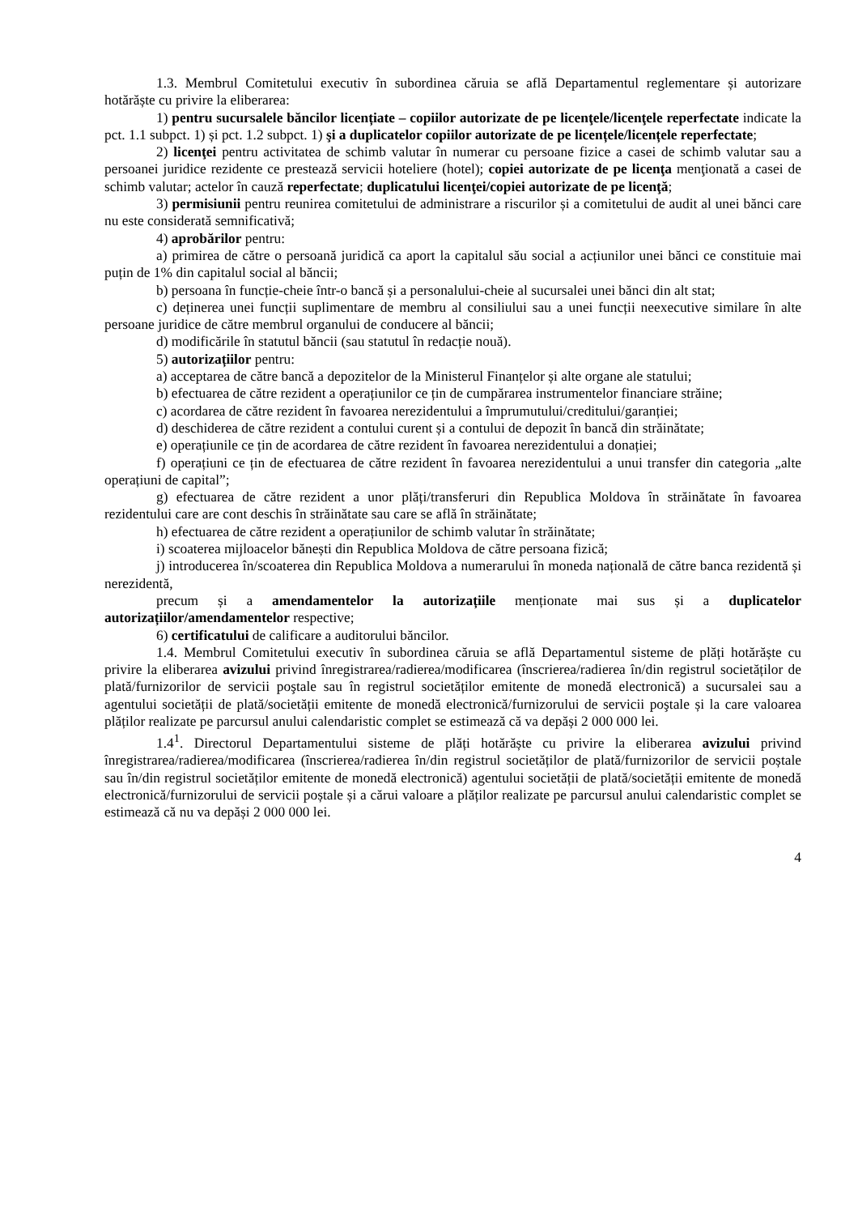1.3. Membrul Comitetului executiv în subordinea căruia se află Departamentul reglementare și autorizare hotărăște cu privire la eliberarea:
1) pentru sucursalele băncilor licențiate – copiilor autorizate de pe licenţele/licenţele reperfectate indicate la pct. 1.1 subpct. 1) și pct. 1.2 subpct. 1) şi a duplicatelor copiilor autorizate de pe licențele/licențele reperfectate;
2) licenţei pentru activitatea de schimb valutar în numerar cu persoane fizice a casei de schimb valutar sau a persoanei juridice rezidente ce prestează servicii hoteliere (hotel); copiei autorizate de pe licenţa menţionată a casei de schimb valutar; actelor în cauză reperfectate; duplicatului licenţei/copiei autorizate de pe licenţă;
3) permisiunii pentru reunirea comitetului de administrare a riscurilor și a comitetului de audit al unei bănci care nu este considerată semnificativă;
4) aprobărilor pentru:
a) primirea de către o persoană juridică ca aport la capitalul său social a acțiunilor unei bănci ce constituie mai puțin de 1% din capitalul social al băncii;
b) persoana în funcție-cheie într-o bancă și a personalului-cheie al sucursalei unei bănci din alt stat;
c) deținerea unei funcții suplimentare de membru al consiliului sau a unei funcții neexecutive similare în alte persoane juridice de către membrul organului de conducere al băncii;
d) modificările în statutul băncii (sau statutul în redacție nouă).
5) autorizațiilor pentru:
a) acceptarea de către bancă a depozitelor de la Ministerul Finanțelor și alte organe ale statului;
b) efectuarea de către rezident a operațiunilor ce țin de cumpărarea instrumentelor financiare străine;
c) acordarea de către rezident în favoarea nerezidentului a împrumutului/creditului/garanției;
d) deschiderea de către rezident a contului curent și a contului de depozit în bancă din străinătate;
e) operațiunile ce țin de acordarea de către rezident în favoarea nerezidentului a donației;
f) operațiuni ce țin de efectuarea de către rezident în favoarea nerezidentului a unui transfer din categoria „alte operațiuni de capital”;
g) efectuarea de către rezident a unor plăți/transferuri din Republica Moldova în străinătate în favoarea rezidentului care are cont deschis în străinătate sau care se află în străinătate;
h) efectuarea de către rezident a operațiunilor de schimb valutar în străinătate;
i) scoaterea mijloacelor bănești din Republica Moldova de către persoana fizică;
j) introducerea în/scoaterea din Republica Moldova a numerarului în moneda națională de către banca rezidentă și nerezidentă,
precum și a amendamentelor la autorizațiile menționate mai sus și a duplicatelor autorizațiilor/amendamentelor respective;
6) certificatului de calificare a auditorului băncilor.
1.4. Membrul Comitetului executiv în subordinea căruia se află Departamentul sisteme de plăți hotărăște cu privire la eliberarea avizului privind înregistrarea/radierea/modificarea (înscrierea/radierea în/din registrul societăților de plată/furnizorilor de servicii poştale sau în registrul societăților emitente de monedă electronică) a sucursalei sau a agentului societății de plată/societății emitente de monedă electronică/furnizorului de servicii poştale și la care valoarea plăților realizate pe parcursul anului calendaristic complet se estimează că va depăși 2 000 000 lei.
1.4<sup>1</sup>. Directorul Departamentului sisteme de plăți hotărăște cu privire la eliberarea avizului privind înregistrarea/radierea/modificarea (înscrierea/radierea în/din registrul societăților de plată/furnizorilor de servicii poștale sau în/din registrul societăților emitente de monedă electronică) agentului societății de plată/societății emitente de monedă electronică/furnizorului de servicii poștale și a cărui valoare a plăților realizate pe parcursul anului calendaristic complet se estimează că nu va depăși 2 000 000 lei.
4